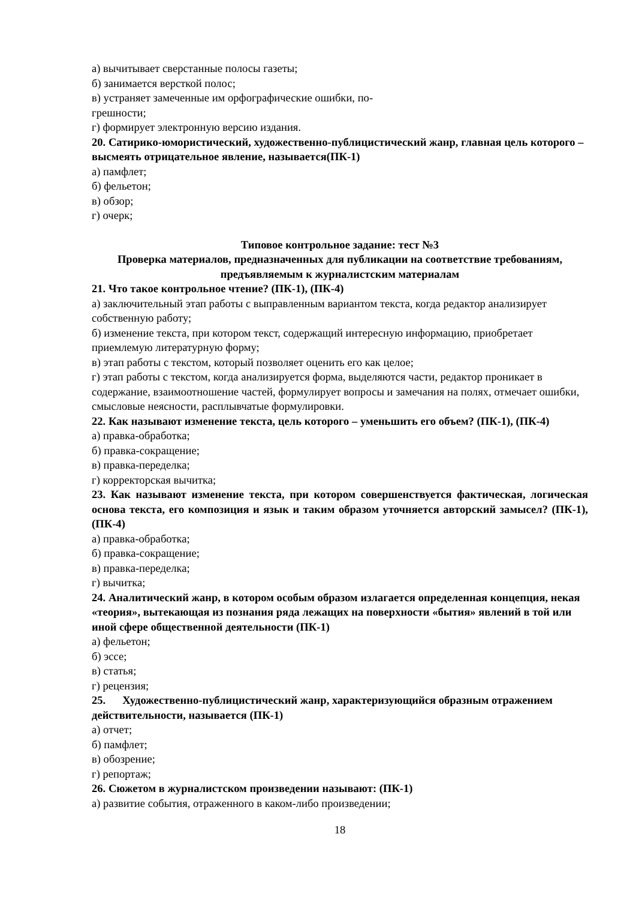а) вычитывает сверстанные полосы газеты;
б) занимается версткой полос;
в) устраняет замеченные им орфографические ошибки, по-
грешности;
г) формирует электронную версию издания.
20. Сатирико-юмористический, художественно-публицистический жанр, главная цель которого – высмеять отрицательное явление, называется(ПК-1)
а) памфлет;
б) фельетон;
в) обзор;
г) очерк;
Типовое контрольное задание: тест №3
Проверка материалов, предназначенных для публикации на соответствие требованиям, предъявляемым к журналистским материалам
21. Что такое контрольное чтение? (ПК-1), (ПК-4)
а) заключительный этап работы с выправленным вариантом текста, когда редактор анализирует собственную работу;
б) изменение текста, при котором текст, содержащий интересную информацию, приобретает приемлемую литературную форму;
в) этап работы с текстом, который позволяет оценить его как целое;
г) этап работы с текстом, когда анализируется форма, выделяются части, редактор проникает в содержание, взаимоотношение частей, формулирует вопросы и замечания на полях, отмечает ошибки, смысловые неясности, расплывчатые формулировки.
22. Как называют изменение текста, цель которого – уменьшить его объем? (ПК-1), (ПК-4)
а) правка-обработка;
б) правка-сокращение;
в) правка-переделка;
г) корректорская вычитка;
23. Как называют изменение текста, при котором совершенствуется фактическая, логическая основа текста, его композиция и язык и таким образом уточняется авторский замысел? (ПК-1), (ПК-4)
а) правка-обработка;
б) правка-сокращение;
в) правка-переделка;
г) вычитка;
24. Аналитический жанр, в котором особым образом излагается определенная концепция, некая «теория», вытекающая из познания ряда лежащих на поверхности «бытия» явлений в той или иной сфере общественной деятельности (ПК-1)
а) фельетон;
б) эссе;
в) статья;
г) рецензия;
25. Художественно-публицистический жанр, характеризующийся образным отражением действительности, называется (ПК-1)
а) отчет;
б) памфлет;
в) обозрение;
г) репортаж;
26. Сюжетом в журналистском произведении называют: (ПК-1)
а) развитие события, отраженного в каком-либо произведении;
18